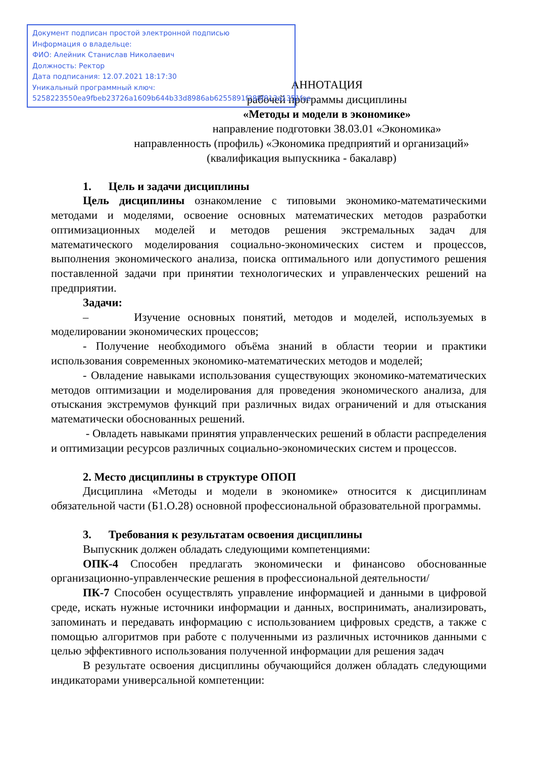Документ подписан простой электронной подписью
Информация о владельце:
ФИО: Алейник Станислав Николаевич
Должность: Ректор
Дата подписания: 12.07.2021 18:17:30
Уникальный программный ключ:
5258223550ea9fbeb23726a1609b644b33d8986ab6255891f288f913a1351fae
АННОТАЦИЯ
рабочей программы дисциплины
«Методы и модели в экономике»
направление подготовки 38.03.01 «Экономика»
направленность (профиль) «Экономика предприятий и организаций»
(квалификация выпускника - бакалавр)
1. Цель и задачи дисциплины
Цель дисциплины ознакомление с типовыми экономико-математическими методами и моделями, освоение основных математических методов разработки оптимизационных моделей и методов решения экстремальных задач для математического моделирования социально-экономических систем и процессов, выполнения экономического анализа, поиска оптимального или допустимого решения поставленной задачи при принятии технологических и управленческих решений на предприятии.
Задачи:
– Изучение основных понятий, методов и моделей, используемых в моделировании экономических процессов;
- Получение необходимого объёма знаний в области теории и практики использования современных экономико-математических методов и моделей;
- Овладение навыками использования существующих экономико-математических методов оптимизации и моделирования для проведения экономического анализа, для отыскания экстремумов функций при различных видах ограничений и для отыскания математически обоснованных решений.
- Овладеть навыками принятия управленческих решений в области распределения и оптимизации ресурсов различных социально-экономических систем и процессов.
2. Место дисциплины в структуре ОПОП
Дисциплина «Методы и модели в экономике» относится к дисциплинам обязательной части (Б1.О.28) основной профессиональной образовательной программы.
3. Требования к результатам освоения дисциплины
Выпускник должен обладать следующими компетенциями:
ОПК-4 Способен предлагать экономически и финансово обоснованные организационно-управленческие решения в профессиональной деятельности/
ПК-7 Способен осуществлять управление информацией и данными в цифровой среде, искать нужные источники информации и данных, воспринимать, анализировать, запоминать и передавать информацию с использованием цифровых средств, а также с помощью алгоритмов при работе с полученными из различных источников данными с целью эффективного использования полученной информации для решения задач
В результате освоения дисциплины обучающийся должен обладать следующими индикаторами универсальной компетенции: